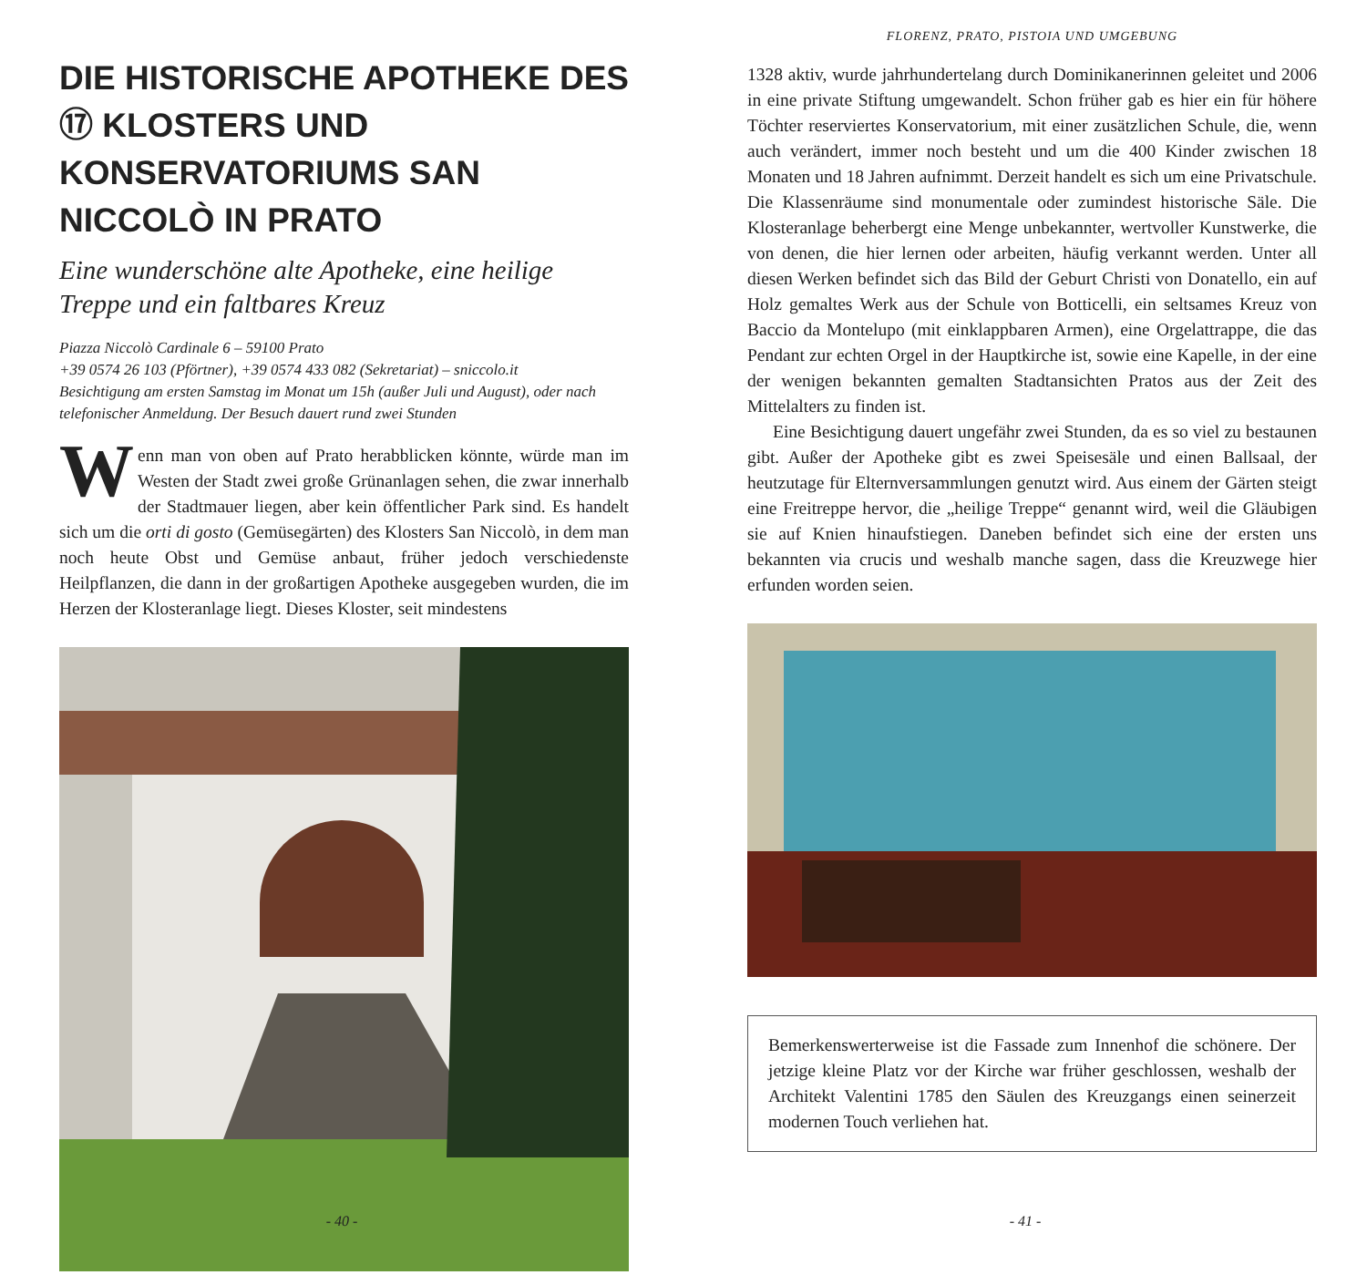DIE HISTORISCHE APOTHEKE DES ⑰ KLOSTERS UND KONSERVATORIUMS SAN NICCOLÒ IN PRATO
Eine wunderschöne alte Apotheke, eine heilige Treppe und ein faltbares Kreuz
Piazza Niccolò Cardinale 6 – 59100 Prato
+39 0574 26 103 (Pförtner), +39 0574 433 082 (Sekretariat) – sniccolo.it
Besichtigung am ersten Samstag im Monat um 15h (außer Juli und August), oder nach telefonischer Anmeldung. Der Besuch dauert rund zwei Stunden
Wenn man von oben auf Prato herabblicken könnte, würde man im Westen der Stadt zwei große Grünanlagen sehen, die zwar innerhalb der Stadtmauer liegen, aber kein öffentlicher Park sind. Es handelt sich um die orti di gosto (Gemüsegärten) des Klosters San Niccolò, in dem man noch heute Obst und Gemüse anbaut, früher jedoch verschiedenste Heilpflanzen, die dann in der großartigen Apotheke ausgegeben wurden, die im Herzen der Klosteranlage liegt. Dieses Kloster, seit mindestens
- 40 -
FLORENZ, PRATO, PISTOIA UND UMGEBUNG
1328 aktiv, wurde jahrhundertelang durch Dominikanerinnen geleitet und 2006 in eine private Stiftung umgewandelt. Schon früher gab es hier ein für höhere Töchter reserviertes Konservatorium, mit einer zusätzlichen Schule, die, wenn auch verändert, immer noch besteht und um die 400 Kinder zwischen 18 Monaten und 18 Jahren aufnimmt. Derzeit handelt es sich um eine Privatschule. Die Klassenräume sind monumentale oder zumindest historische Säle. Die Klosteranlage beherbergt eine Menge unbekannter, wertvoller Kunstwerke, die von denen, die hier lernen oder arbeiten, häufig verkannt werden. Unter all diesen Werken befindet sich das Bild der Geburt Christi von Donatello, ein auf Holz gemaltes Werk aus der Schule von Botticelli, ein seltsames Kreuz von Baccio da Montelupo (mit einklappbaren Armen), eine Orgelattrappe, die das Pendant zur echten Orgel in der Hauptkirche ist, sowie eine Kapelle, in der eine der wenigen bekannten gemalten Stadtansichten Pratos aus der Zeit des Mittelalters zu finden ist.
Eine Besichtigung dauert ungefähr zwei Stunden, da es so viel zu bestaunen gibt. Außer der Apotheke gibt es zwei Speisesäle und einen Ballsaal, der heutzutage für Elternversammlungen genutzt wird. Aus einem der Gärten steigt eine Freitreppe hervor, die „heilige Treppe“ genannt wird, weil die Gläubigen sie auf Knien hinaufstiegen. Daneben befindet sich eine der ersten uns bekannten via crucis und weshalb manche sagen, dass die Kreuzwege hier erfunden worden seien.
Bemerkenswerterweise ist die Fassade zum Innenhof die schönere. Der jetzige kleine Platz vor der Kirche war früher geschlossen, weshalb der Architekt Valentini 1785 den Säulen des Kreuzgangs einen seinerzeit modernen Touch verliehen hat.
- 41 -